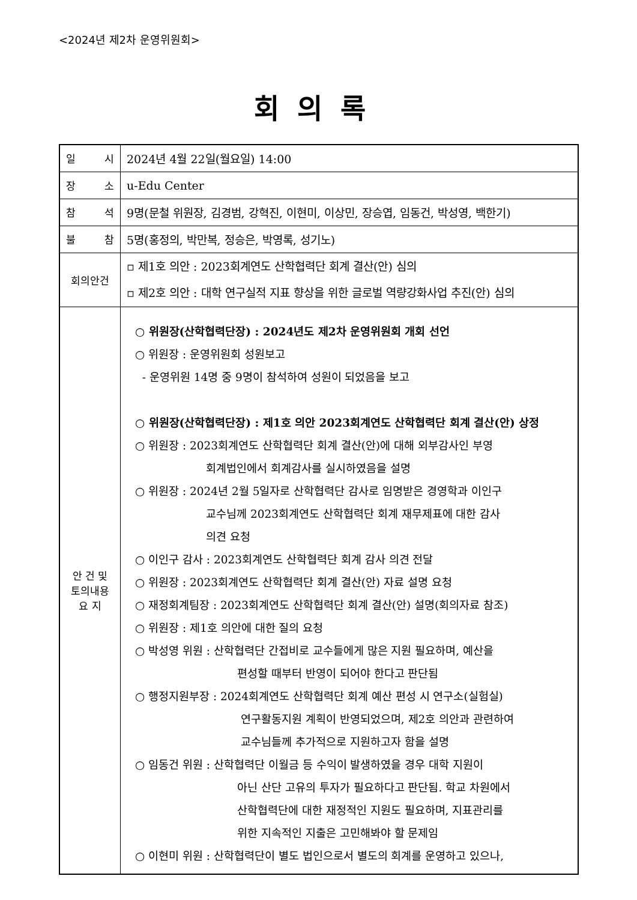<2024년 제2차 운영위원회>
회의록
| 일 시 | 2024년 4월 22일(월요일) 14:00 |
| 장 소 | u-Edu Center |
| 참 석 | 9명(문철 위원장, 김경범, 강혁진, 이현미, 이상민, 장승엽, 임동건, 박성영, 백한기) |
| 불 참 | 5명(홍정의, 박만복, 정승은, 박영록, 성기노) |
| 회의안건 | ▫ 제1호 의안 : 2023회계연도 산학협력단 회계 결산(안) 심의 ▫ 제2호 의안 : 대학 연구실적 지표 향상을 위한 글로벌 역량강화사업 추진(안) 심의 |
| 안 건 및 토의내용 요 지 | ○ 위원장(산학협력단장) : 2024년도 제2차 운영위원회 개회 선언 ○ 위원장 : 운영위원회 성원보고 - 운영위원 14명 중 9명이 참석하여 성원이 되었음을 보고 ○ 위원장(산학협력단장) : 제1호 의안 2023회계연도 산학협력단 회계 결산(안) 상정 ○ 위원장 : 2023회계연도 산학협력단 회계 결산(안)에 대해 외부감사인 부영 회계법인에서 회계감사를 실시하였음을 설명 ○ 위원장 : 2024년 2월 5일자로 산학협력단 감사로 임명받은 경영학과 이인구 교수님께 2023회계연도 산학협력단 회계 재무제표에 대한 감사 의견 요청 ○ 이인구 감사 : 2023회계연도 산학협력단 회계 감사 의견 전달 ○ 위원장 : 2023회계연도 산학협력단 회계 결산(안) 자료 설명 요청 ○ 재정회계팀장 : 2023회계연도 산학협력단 회계 결산(안) 설명(회의자료 참조) ○ 위원장 : 제1호 의안에 대한 질의 요청 ○ 박성영 위원 : 산학협력단 간접비로 교수들에게 많은 지원 필요하며, 예산을 편성할 때부터 반영이 되어야 한다고 판단됨 ○ 행정지원부장 : 2024회계연도 산학협력단 회계 예산 편성 시 연구소(실험실) 연구활동지원 계획이 반영되었으며, 제2호 의안과 관련하여 교수님들께 추가적으로 지원하고자 함을 설명 ○ 임동건 위원 : 산학협력단 이월금 등 수익이 발생하였을 경우 대학 지원이 아닌 산단 고유의 투자가 필요하다고 판단됨. 학교 차원에서 산학협력단에 대한 재정적인 지원도 필요하며, 지표관리를 위한 지속적인 지출은 고민해봐야 할 문제임 ○ 이현미 위원 : 산학협력단이 별도 법인으로서 별도의 회계를 운영하고 있으나, |